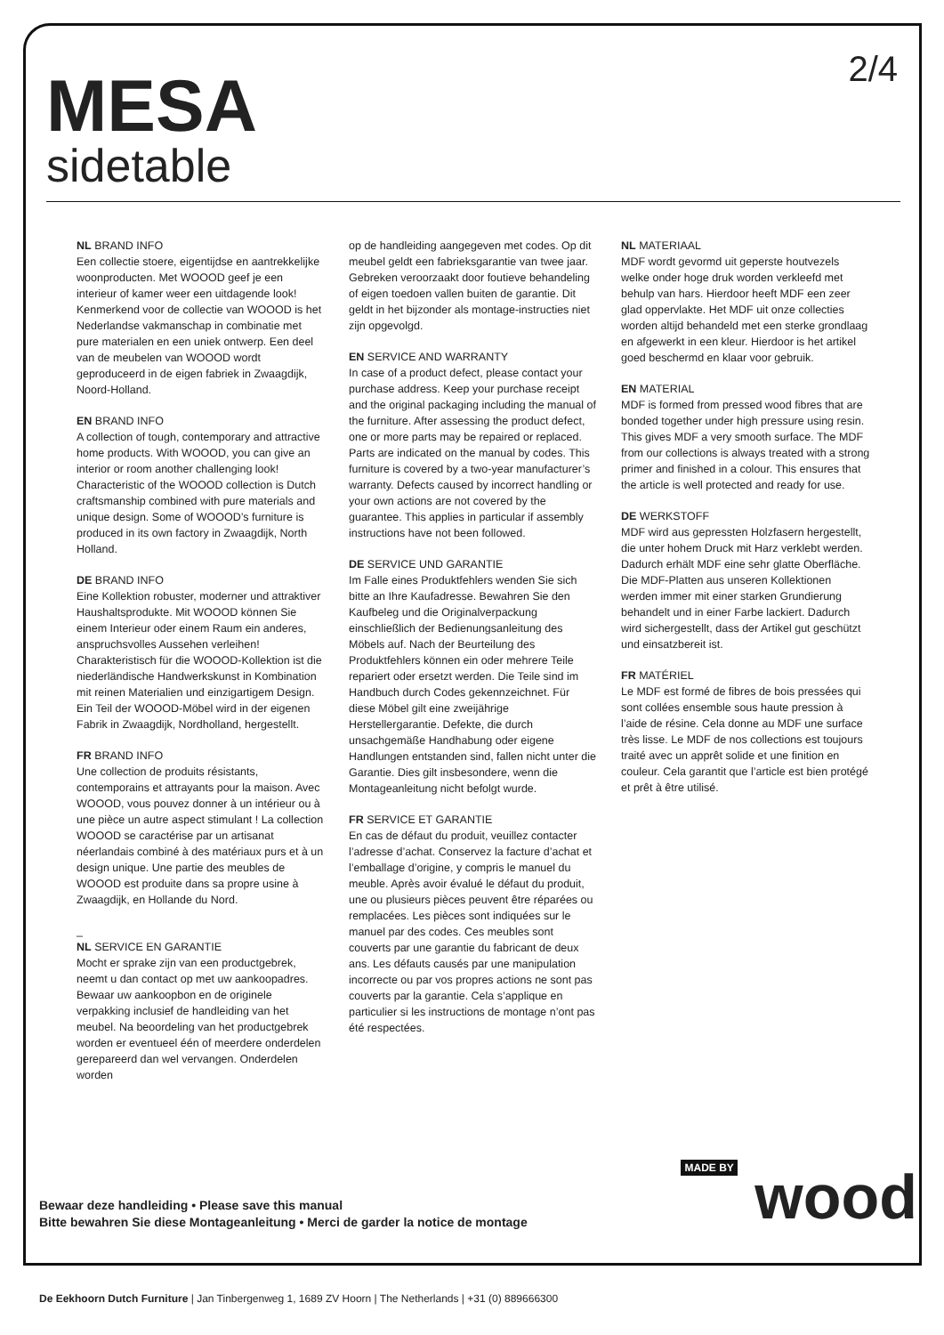2/4
MESA
sidetable
NL BRAND INFO
Een collectie stoere, eigentijdse en aantrekkelijke woonproducten. Met WOOOD geef je een interieur of kamer weer een uitdagende look! Kenmerkend voor de collectie van WOOOD is het Nederlandse vakmanschap in combinatie met pure materialen en een uniek ontwerp. Een deel van de meubelen van WOOOD wordt geproduceerd in de eigen fabriek in Zwaagdijk, Noord-Holland.
EN BRAND INFO
A collection of tough, contemporary and attractive home products. With WOOOD, you can give an interior or room another challenging look! Characteristic of the WOOOD collection is Dutch craftsmanship combined with pure materials and unique design. Some of WOOOD’s furniture is produced in its own factory in Zwaagdijk, North Holland.
DE BRAND INFO
Eine Kollektion robuster, moderner und attraktiver Haushaltsprodukte. Mit WOOOD können Sie einem Interieur oder einem Raum ein anderes, anspruchsvolles Aussehen verleihen! Charakteristisch für die WOOOD-Kollektion ist die niederländische Handwerkskunst in Kombination mit reinen Materialien und einzigartigem Design. Ein Teil der WOOOD-Möbel wird in der eigenen Fabrik in Zwaagdijk, Nordholland, hergestellt.
FR BRAND INFO
Une collection de produits résistants, contemporains et attrayants pour la maison. Avec WOOOD, vous pouvez donner à un intérieur ou à une pièce un autre aspect stimulant ! La collection WOOOD se caractérise par un artisanat néerlandais combiné à des matériaux purs et à un design unique. Une partie des meubles de WOOOD est produite dans sa propre usine à Zwaagdijk, en Hollande du Nord.
_
NL SERVICE EN GARANTIE
Mocht er sprake zijn van een productgebrek, neemt u dan contact op met uw aankoopadres. Bewaar uw aankoopbon en de originele verpakking inclusief de handleiding van het meubel. Na beoordeling van het productgebrek worden er eventueel één of meerdere onderdelen gerepareerd dan wel vervangen. Onderdelen worden
op de handleiding aangegeven met codes. Op dit meubel geldt een fabrieksgarantie van twee jaar. Gebreken veroorzaakt door foutieve behandeling of eigen toedoen vallen buiten de garantie. Dit geldt in het bijzonder als montage-instructies niet zijn opgevolgd.
EN SERVICE AND WARRANTY
In case of a product defect, please contact your purchase address. Keep your purchase receipt and the original packaging including the manual of the furniture. After assessing the product defect, one or more parts may be repaired or replaced. Parts are indicated on the manual by codes. This furniture is covered by a two-year manufacturer’s warranty. Defects caused by incorrect handling or your own actions are not covered by the guarantee. This applies in particular if assembly instructions have not been followed.
DE SERVICE UND GARANTIE
Im Falle eines Produktfehlers wenden Sie sich bitte an Ihre Kaufadresse. Bewahren Sie den Kaufbeleg und die Originalverpackung einschließlich der Bedienungsanleitung des Möbels auf. Nach der Beurteilung des Produktfehlers können ein oder mehrere Teile repariert oder ersetzt werden. Die Teile sind im Handbuch durch Codes gekennzeichnet. Für diese Möbel gilt eine zweijährige Herstellergarantie. Defekte, die durch unsachgemäße Handhabung oder eigene Handlungen entstanden sind, fallen nicht unter die Garantie. Dies gilt insbesondere, wenn die Montageanleitung nicht befolgt wurde.
FR SERVICE ET GARANTIE
En cas de défaut du produit, veuillez contacter l’adresse d’achat. Conservez la facture d’achat et l’emballage d’origine, y compris le manuel du meuble. Après avoir évalué le défaut du produit, une ou plusieurs pièces peuvent être réparées ou remplacées. Les pièces sont indiquées sur le manuel par des codes. Ces meubles sont couverts par une garantie du fabricant de deux ans. Les défauts causés par une manipulation incorrecte ou par vos propres actions ne sont pas couverts par la garantie. Cela s’applique en particulier si les instructions de montage n’ont pas été respectées.
NL MATERIAAL
MDF wordt gevormd uit geperste houtvezels welke onder hoge druk worden verkleefd met behulp van hars. Hierdoor heeft MDF een zeer glad oppervlakte. Het MDF uit onze collecties worden altijd behandeld met een sterke grondlaag en afgewerkt in een kleur. Hierdoor is het artikel goed beschermd en klaar voor gebruik.
EN MATERIAL
MDF is formed from pressed wood fibres that are bonded together under high pressure using resin. This gives MDF a very smooth surface. The MDF from our collections is always treated with a strong primer and finished in a colour. This ensures that the article is well protected and ready for use.
DE WERKSTOFF
MDF wird aus gepressten Holzfasern hergestellt, die unter hohem Druck mit Harz verklebt werden. Dadurch erhält MDF eine sehr glatte Oberfläche. Die MDF-Platten aus unseren Kollektionen werden immer mit einer starken Grundierung behandelt und in einer Farbe lackiert. Dadurch wird sichergestellt, dass der Artikel gut geschützt und einsatzbereit ist.
FR MATÉRIEL
Le MDF est formé de fibres de bois pressées qui sont collées ensemble sous haute pression à l’aide de résine. Cela donne au MDF une surface très lisse. Le MDF de nos collections est toujours traité avec un apprêt solide et une finition en couleur. Cela garantit que l’article est bien protégé et prêt à être utilisé.
Bewaar deze handleiding • Please save this manual
Bitte bewahren Sie diese Montageanleitung • Merci de garder la notice de montage
MADE BY wood
De Eekhoorn Dutch Furniture | Jan Tinbergenweg 1, 1689 ZV Hoorn | The Netherlands | +31 (0) 889666300